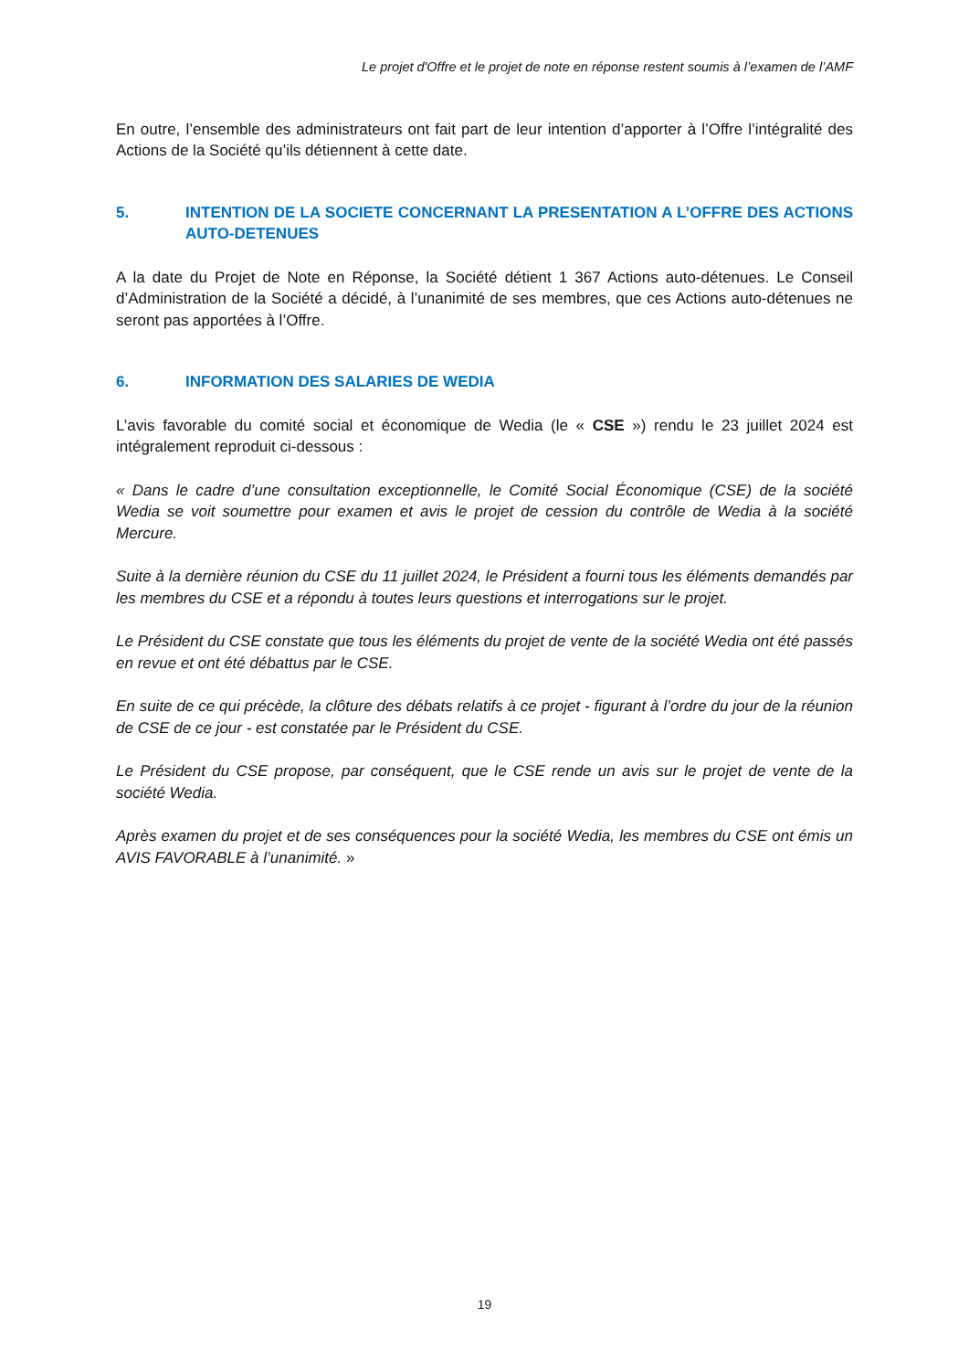Le projet d'Offre et le projet de note en réponse restent soumis à l’examen de l’AMF
En outre, l’ensemble des administrateurs ont fait part de leur intention d’apporter à l’Offre l’intégralité des Actions de la Société qu’ils détiennent à cette date.
5. INTENTION DE LA SOCIETE CONCERNANT LA PRESENTATION A L’OFFRE DES ACTIONS AUTO-DETENUES
A la date du Projet de Note en Réponse, la Société détient 1 367 Actions auto-détenues. Le Conseil d’Administration de la Société a décidé, à l’unanimité de ses membres, que ces Actions auto-détenues ne seront pas apportées à l’Offre.
6. INFORMATION DES SALARIES DE WEDIA
L’avis favorable du comité social et économique de Wedia (le « CSE ») rendu le 23 juillet 2024 est intégralement reproduit ci-dessous :
« Dans le cadre d’une consultation exceptionnelle, le Comité Social Économique (CSE) de la société Wedia se voit soumettre pour examen et avis le projet de cession du contrôle de Wedia à la société Mercure.
Suite à la dernière réunion du CSE du 11 juillet 2024, le Président a fourni tous les éléments demandés par les membres du CSE et a répondu à toutes leurs questions et interrogations sur le projet.
Le Président du CSE constate que tous les éléments du projet de vente de la société Wedia ont été passés en revue et ont été débattus par le CSE.
En suite de ce qui précède, la clôture des débats relatifs à ce projet - figurant à l’ordre du jour de la réunion de CSE de ce jour - est constatée par le Président du CSE.
Le Président du CSE propose, par conséquent, que le CSE rende un avis sur le projet de vente de la société Wedia.
Après examen du projet et de ses conséquences pour la société Wedia, les membres du CSE ont émis un AVIS FAVORABLE à l’unanimité. »
19